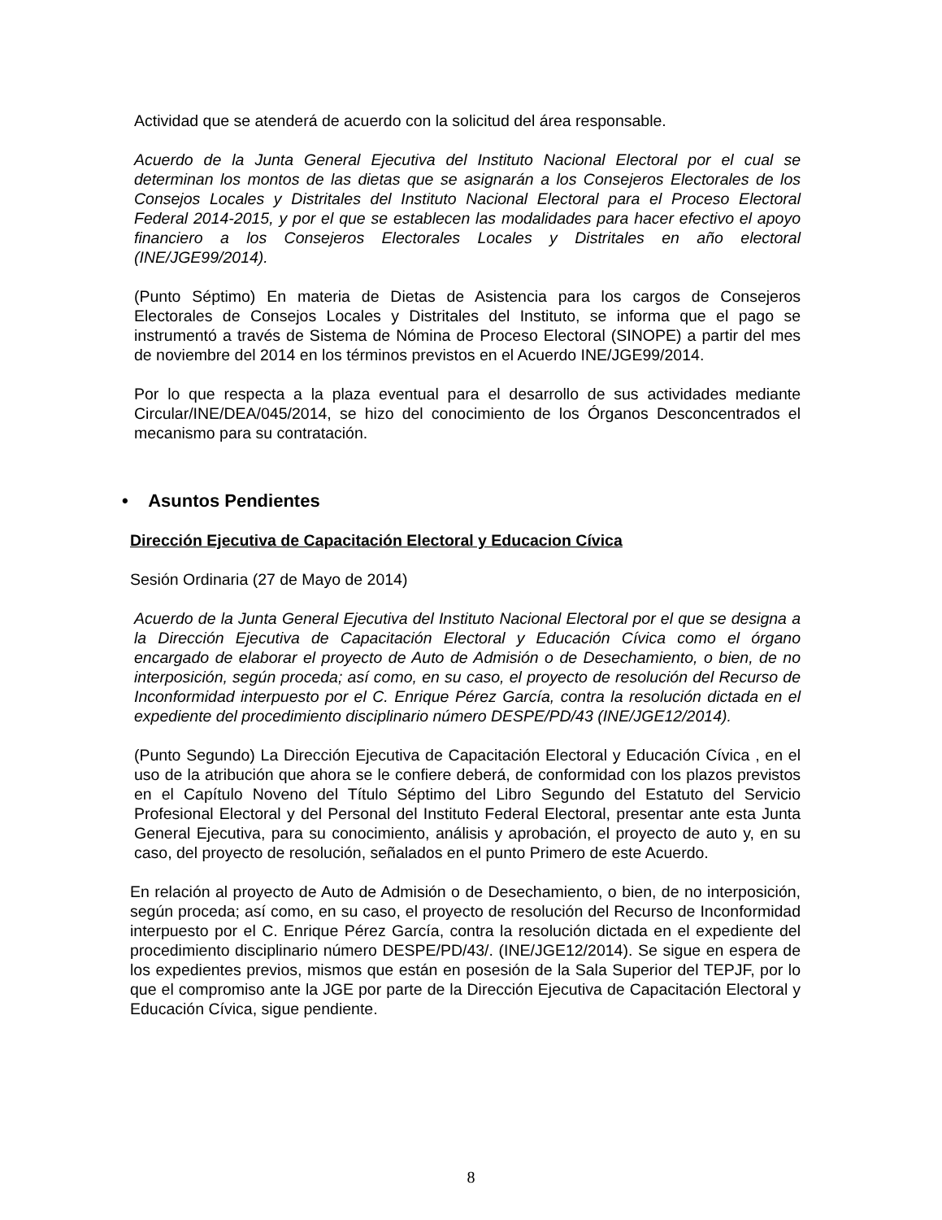Actividad que se atenderá de acuerdo con la solicitud del área responsable.
Acuerdo de la Junta General Ejecutiva del Instituto Nacional Electoral por el cual se determinan los montos de las dietas que se asignarán a los Consejeros Electorales de los Consejos Locales y Distritales del Instituto Nacional Electoral para el Proceso Electoral Federal 2014-2015, y por el que se establecen las modalidades para hacer efectivo el apoyo financiero a los Consejeros Electorales Locales y Distritales en año electoral (INE/JGE99/2014).
(Punto Séptimo) En materia de Dietas de Asistencia para los cargos de Consejeros Electorales de Consejos Locales y Distritales del Instituto, se informa que el pago se instrumentó a través de Sistema de Nómina de Proceso Electoral (SINOPE) a partir del mes de noviembre del 2014 en los términos previstos en el Acuerdo INE/JGE99/2014.
Por lo que respecta a la plaza eventual para el desarrollo de sus actividades mediante Circular/INE/DEA/045/2014, se hizo del conocimiento de los Órganos Desconcentrados el mecanismo para su contratación.
• Asuntos Pendientes
Dirección Ejecutiva de Capacitación Electoral y Educacion Cívica
Sesión Ordinaria (27 de Mayo de 2014)
Acuerdo de la Junta General Ejecutiva del Instituto Nacional Electoral por el que se designa a la Dirección Ejecutiva de Capacitación Electoral y Educación Cívica como el órgano encargado de elaborar el proyecto de Auto de Admisión o de Desechamiento, o bien, de no interposición, según proceda; así como, en su caso, el proyecto de resolución del Recurso de Inconformidad interpuesto por el C. Enrique Pérez García, contra la resolución dictada en el expediente del procedimiento disciplinario número DESPE/PD/43 (INE/JGE12/2014).
(Punto Segundo) La Dirección Ejecutiva de Capacitación Electoral y Educación Cívica , en el uso de la atribución que ahora se le confiere deberá, de conformidad con los plazos previstos en el Capítulo Noveno del Título Séptimo del Libro Segundo del Estatuto del Servicio Profesional Electoral y del Personal del Instituto Federal Electoral, presentar ante esta Junta General Ejecutiva, para su conocimiento, análisis y aprobación, el proyecto de auto y, en su caso, del proyecto de resolución, señalados en el punto Primero de este Acuerdo.
En relación al proyecto de Auto de Admisión o de Desechamiento, o bien, de no interposición, según proceda; así como, en su caso, el proyecto de resolución del Recurso de Inconformidad interpuesto por el C. Enrique Pérez García, contra la resolución dictada en el expediente del procedimiento disciplinario número DESPE/PD/43/. (INE/JGE12/2014). Se sigue en espera de los expedientes previos, mismos que están en posesión de la Sala Superior del TEPJF, por lo que el compromiso ante la JGE por parte de la Dirección Ejecutiva de Capacitación Electoral y Educación Cívica, sigue pendiente.
8